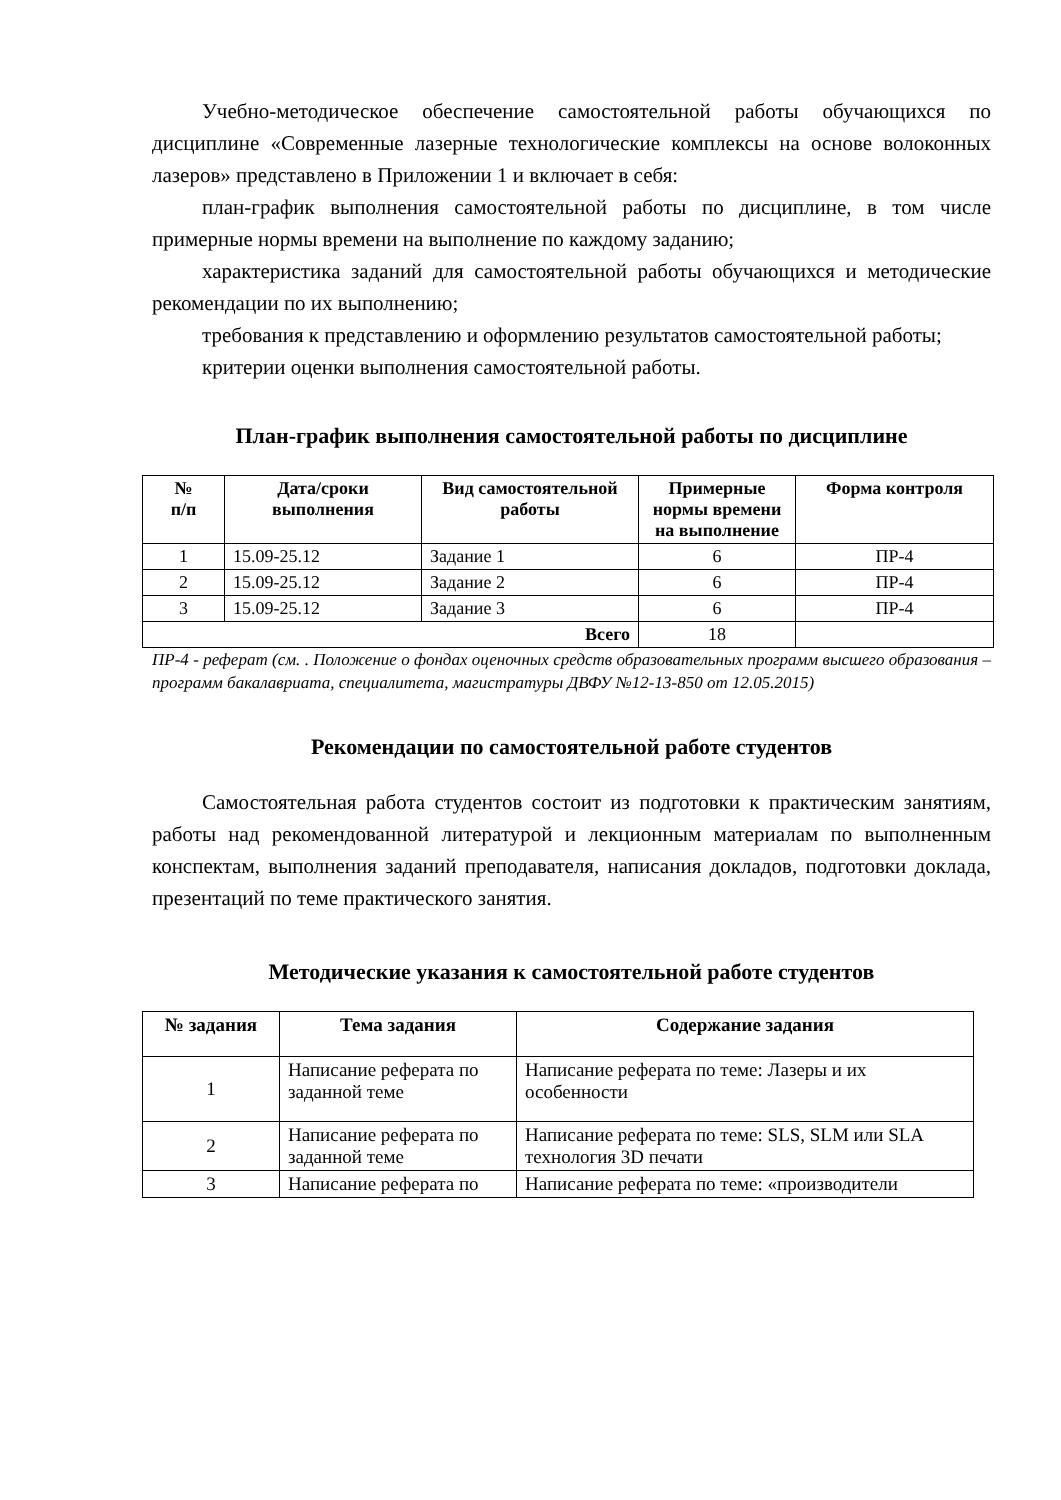Учебно-методическое обеспечение самостоятельной работы обучающихся по дисциплине «Современные лазерные технологические комплексы на основе волоконных лазеров» представлено в Приложении 1 и включает в себя:
план-график выполнения самостоятельной работы по дисциплине, в том числе примерные нормы времени на выполнение по каждому заданию;
характеристика заданий для самостоятельной работы обучающихся и методические рекомендации по их выполнению;
требования к представлению и оформлению результатов самостоятельной работы;
критерии оценки выполнения самостоятельной работы.
План-график выполнения самостоятельной работы по дисциплине
| № п/п | Дата/сроки выполнения | Вид самостоятельной работы | Примерные нормы времени на выполнение | Форма контроля |
| --- | --- | --- | --- | --- |
| 1 | 15.09-25.12 | Задание 1 | 6 | ПР-4 |
| 2 | 15.09-25.12 | Задание 2 | 6 | ПР-4 |
| 3 | 15.09-25.12 | Задание 3 | 6 | ПР-4 |
| Всего | | | 18 | |
ПР-4 - реферат (см. . Положение о фондах оценочных средств образовательных программ высшего образования – программ бакалавриата, специалитета, магистратуры ДВФУ №12-13-850 от 12.05.2015)
Рекомендации по самостоятельной работе студентов
Самостоятельная работа студентов состоит из подготовки к практическим занятиям, работы над рекомендованной литературой и лекционным материалам по выполненным конспектам, выполнения заданий преподавателя, написания докладов, подготовки доклада, презентаций по теме практического занятия.
Методические указания к самостоятельной работе студентов
| № задания | Тема задания | Содержание задания |
| --- | --- | --- |
| 1 | Написание реферата по заданной теме | Написание реферата по теме: Лазеры и их особенности |
| 2 | Написание реферата по заданной теме | Написание реферата по теме: SLS, SLM или SLA технология 3D печати |
| 3 | Написание реферата по | Написание реферата по теме: «производители |